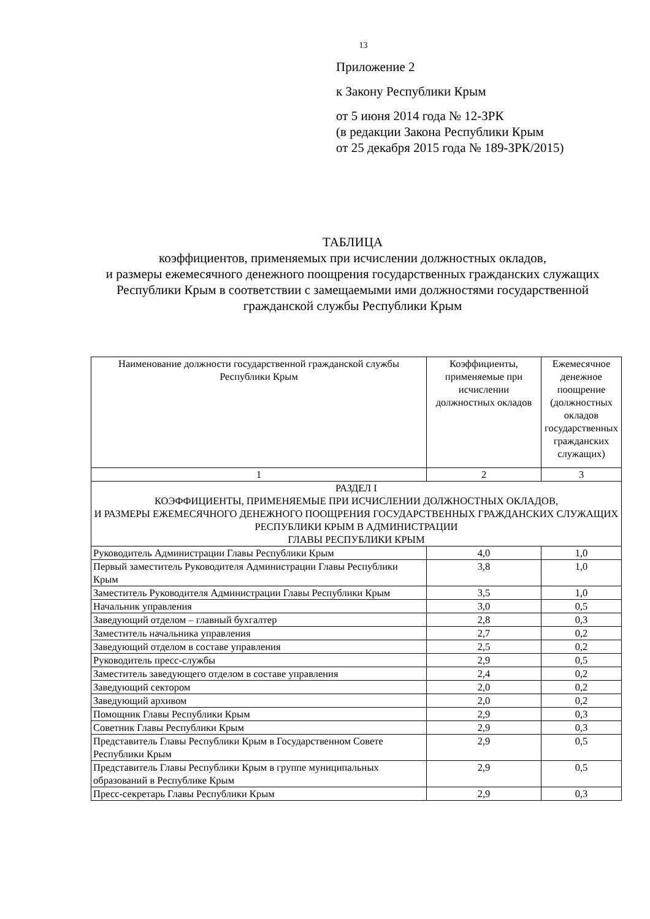13
Приложение 2
к Закону Республики Крым
от 5 июня 2014 года № 12-ЗРК
(в редакции Закона Республики Крым
от 25 декабря 2015 года № 189-ЗРК/2015)
ТАБЛИЦА
коэффициентов, применяемых при исчислении должностных окладов,
и размеры ежемесячного денежного поощрения государственных гражданских служащих Республики Крым в соответствии с замещаемыми ими должностями государственной гражданской службы Республики Крым
| Наименование должности государственной гражданской службы Республики Крым | Коэффициенты, применяемые при исчислении должностных окладов | Ежемесячное денежное поощрение (должностных окладов государственных гражданских служащих) |
| --- | --- | --- |
| 1 | 2 | 3 |
| РАЗДЕЛ I КОЭФФИЦИЕНТЫ, ПРИМЕНЯЕМЫЕ ПРИ ИСЧИСЛЕНИИ ДОЛЖНОСТНЫХ ОКЛАДОВ, И РАЗМЕРЫ ЕЖЕМЕСЯЧНОГО ДЕНЕЖНОГО ПООЩРЕНИЯ ГОСУДАРСТВЕННЫХ ГРАЖДАНСКИХ СЛУЖАЩИХ РЕСПУБЛИКИ КРЫМ В АДМИНИСТРАЦИИ ГЛАВЫ РЕСПУБЛИКИ КРЫМ | | |
| Руководитель Администрации Главы Республики Крым | 4,0 | 1,0 |
| Первый заместитель Руководителя Администрации Главы Республики Крым | 3,8 | 1,0 |
| Заместитель Руководителя Администрации Главы Республики Крым | 3,5 | 1,0 |
| Начальник управления | 3,0 | 0,5 |
| Заведующий отделом – главный бухгалтер | 2,8 | 0,3 |
| Заместитель начальника управления | 2,7 | 0,2 |
| Заведующий отделом в составе управления | 2,5 | 0,2 |
| Руководитель пресс-службы | 2,9 | 0,5 |
| Заместитель заведующего отделом в составе управления | 2,4 | 0,2 |
| Заведующий сектором | 2,0 | 0,2 |
| Заведующий архивом | 2,0 | 0,2 |
| Помощник Главы Республики Крым | 2,9 | 0,3 |
| Советник Главы Республики Крым | 2,9 | 0,3 |
| Представитель Главы Республики Крым в Государственном Совете Республики Крым | 2,9 | 0,5 |
| Представитель Главы Республики Крым в группе муниципальных образований в Республике Крым | 2,9 | 0,5 |
| Пресс-секретарь Главы Республики Крым | 2,9 | 0,3 |